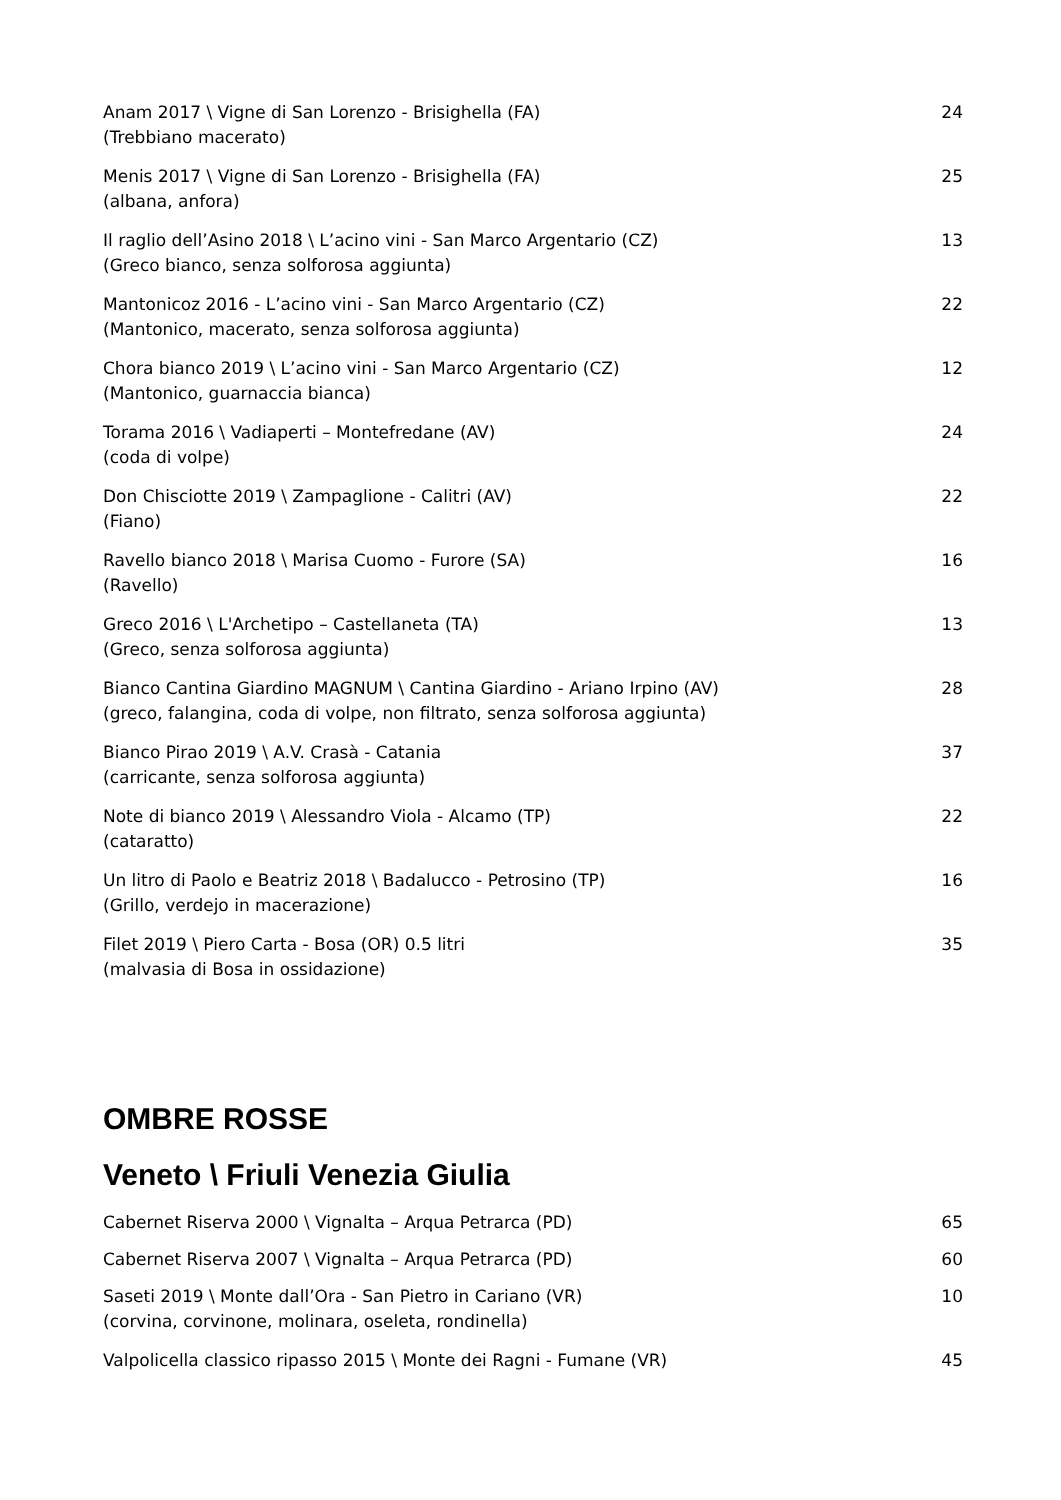Anam 2017 \ Vigne di San Lorenzo - Brisighella (FA)
(Trebbiano macerato)
24
Menis 2017 \ Vigne di San Lorenzo - Brisighella (FA)
(albana, anfora)
25
Il raglio dell’Asino 2018 \ L’acino vini - San Marco Argentario (CZ)
(Greco bianco, senza solforosa aggiunta)
13
Mantonicoz 2016 - L’acino vini - San Marco Argentario (CZ)
(Mantonico, macerato, senza solforosa aggiunta)
22
Chora bianco 2019 \ L’acino vini - San Marco Argentario (CZ)
(Mantonico, guarnaccia bianca)
12
Torama 2016 \ Vadiaperti – Montefredane (AV)
(coda di volpe)
24
Don Chisciotte 2019 \ Zampaglione - Calitri (AV)
(Fiano)
22
Ravello bianco 2018 \ Marisa Cuomo - Furore (SA)
(Ravello)
16
Greco 2016 \ L'Archetipo – Castellaneta (TA)
(Greco, senza solforosa aggiunta)
13
Bianco Cantina Giardino MAGNUM \ Cantina Giardino - Ariano Irpino (AV)
(greco, falangina, coda di volpe, non filtrato, senza solforosa aggiunta)
28
Bianco Pirao 2019 \ A.V. Crasà - Catania
(carricante, senza solforosa aggiunta)
37
Note di bianco 2019 \ Alessandro Viola - Alcamo (TP)
(cataratto)
22
Un litro di Paolo e Beatriz 2018 \ Badalucco - Petrosino (TP)
(Grillo, verdejo in macerazione)
16
Filet 2019 \ Piero Carta - Bosa (OR) 0.5 litri
(malvasia di Bosa in ossidazione)
35
OMBRE ROSSE
Veneto \ Friuli Venezia Giulia
Cabernet Riserva 2000 \ Vignalta – Arqua Petrarca (PD)
65
Cabernet Riserva 2007 \ Vignalta – Arqua Petrarca (PD)
60
Saseti 2019 \ Monte dall’Ora - San Pietro in Cariano (VR)
(corvina, corvinone, molinara, oseleta, rondinella)
10
Valpolicella classico ripasso 2015 \ Monte dei Ragni - Fumane (VR)
45